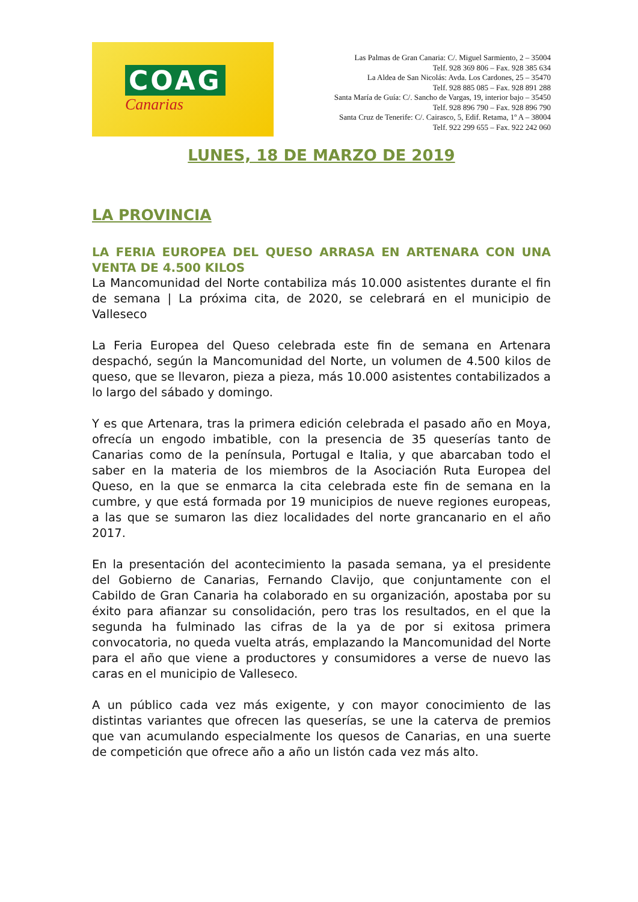COAG
Canarias
Las Palmas de Gran Canaria: C/. Miguel Sarmiento, 2 – 35004
Telf. 928 369 806 – Fax. 928 385 634
La Aldea de San Nicolás: Avda. Los Cardones, 25 – 35470
Telf. 928 885 085 – Fax. 928 891 288
Santa María de Guía: C/. Sancho de Vargas, 19, interior bajo – 35450
Telf. 928 896 790 – Fax. 928 896 790
Santa Cruz de Tenerife: C/. Cairasco, 5, Edif. Retama, 1º A – 38004
Telf. 922 299 655 – Fax. 922 242 060
LUNES, 18 DE MARZO DE 2019
LA PROVINCIA
LA FERIA EUROPEA DEL QUESO ARRASA EN ARTENARA CON UNA VENTA DE 4.500 KILOS
La Mancomunidad del Norte contabiliza más 10.000 asistentes durante el fin de semana | La próxima cita, de 2020, se celebrará en el municipio de Valleseco
La Feria Europea del Queso celebrada este fin de semana en Artenara despachó, según la Mancomunidad del Norte, un volumen de 4.500 kilos de queso, que se llevaron, pieza a pieza, más 10.000 asistentes contabilizados a lo largo del sábado y domingo.
Y es que Artenara, tras la primera edición celebrada el pasado año en Moya, ofrecía un engodo imbatible, con la presencia de 35 queserías tanto de Canarias como de la península, Portugal e Italia, y que abarcaban todo el saber en la materia de los miembros de la Asociación Ruta Europea del Queso, en la que se enmarca la cita celebrada este fin de semana en la cumbre, y que está formada por 19 municipios de nueve regiones europeas, a las que se sumaron las diez localidades del norte grancanario en el año 2017.
En la presentación del acontecimiento la pasada semana, ya el presidente del Gobierno de Canarias, Fernando Clavijo, que conjuntamente con el Cabildo de Gran Canaria ha colaborado en su organización, apostaba por su éxito para afianzar su consolidación, pero tras los resultados, en el que la segunda ha fulminado las cifras de la ya de por si exitosa primera convocatoria, no queda vuelta atrás, emplazando la Mancomunidad del Norte para el año que viene a productores y consumidores a verse de nuevo las caras en el municipio de Valleseco.
A un público cada vez más exigente, y con mayor conocimiento de las distintas variantes que ofrecen las queserías, se une la caterva de premios que van acumulando especialmente los quesos de Canarias, en una suerte de competición que ofrece año a año un listón cada vez más alto.